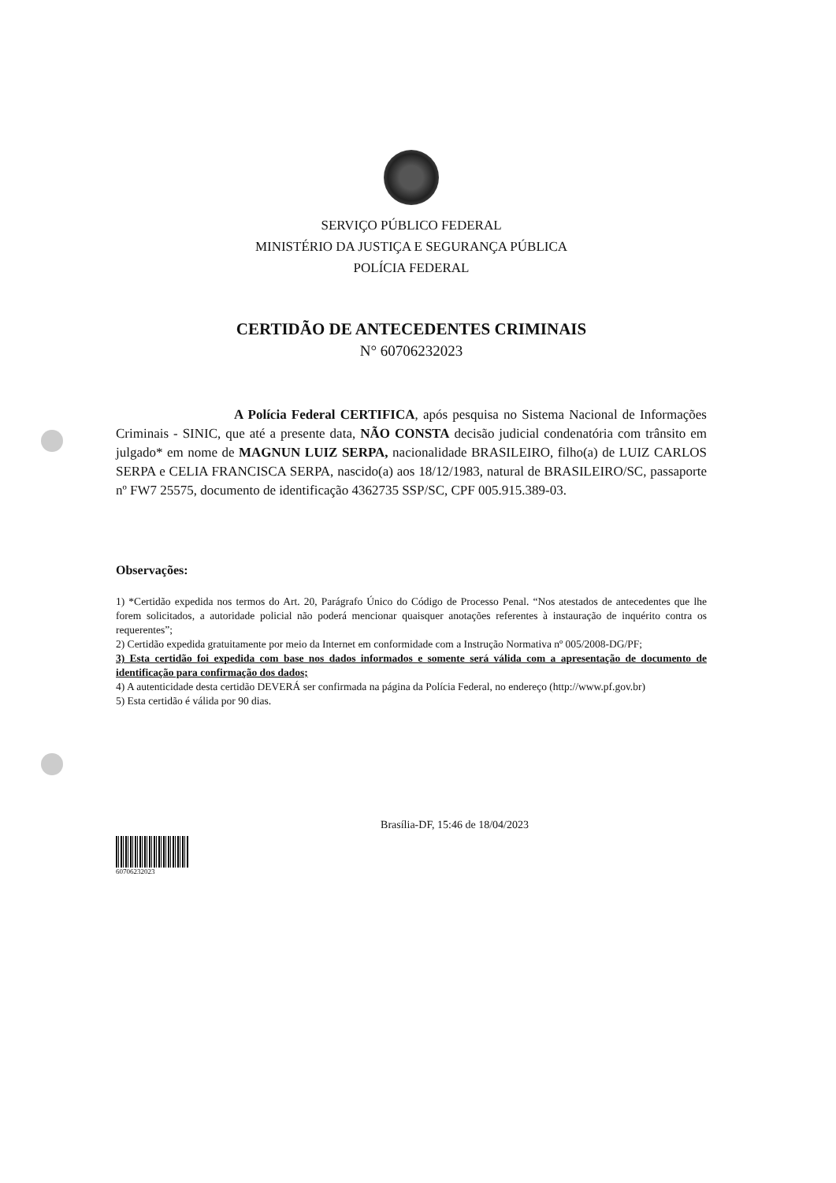SERVIÇO PÚBLICO FEDERAL
MINISTÉRIO DA JUSTIÇA E SEGURANÇA PÚBLICA
POLÍCIA FEDERAL
CERTIDÃO DE ANTECEDENTES CRIMINAIS
N° 60706232023
A Polícia Federal CERTIFICA, após pesquisa no Sistema Nacional de Informações Criminais - SINIC, que até a presente data, NÃO CONSTA decisão judicial condenatória com trânsito em julgado* em nome de MAGNUN LUIZ SERPA, nacionalidade BRASILEIRO, filho(a) de LUIZ CARLOS SERPA e CELIA FRANCISCA SERPA, nascido(a) aos 18/12/1983, natural de BRASILEIRO/SC, passaporte nº FW7 25575, documento de identificação 4362735 SSP/SC, CPF 005.915.389-03.
Observações:
1) *Certidão expedida nos termos do Art. 20, Parágrafo Único do Código de Processo Penal. “Nos atestados de antecedentes que lhe forem solicitados, a autoridade policial não poderá mencionar quaisquer anotações referentes à instauração de inquérito contra os requerentes”;
2) Certidão expedida gratuitamente por meio da Internet em conformidade com a Instrução Normativa nº 005/2008-DG/PF;
3) Esta certidão foi expedida com base nos dados informados e somente será válida com a apresentação de documento de identificação para confirmação dos dados;
4) A autenticidade desta certidão DEVERÁ ser confirmada na página da Polícia Federal, no endereço (http://www.pf.gov.br)
5) Esta certidão é válida por 90 dias.
Brasília-DF, 15:46 de 18/04/2023
60706232023